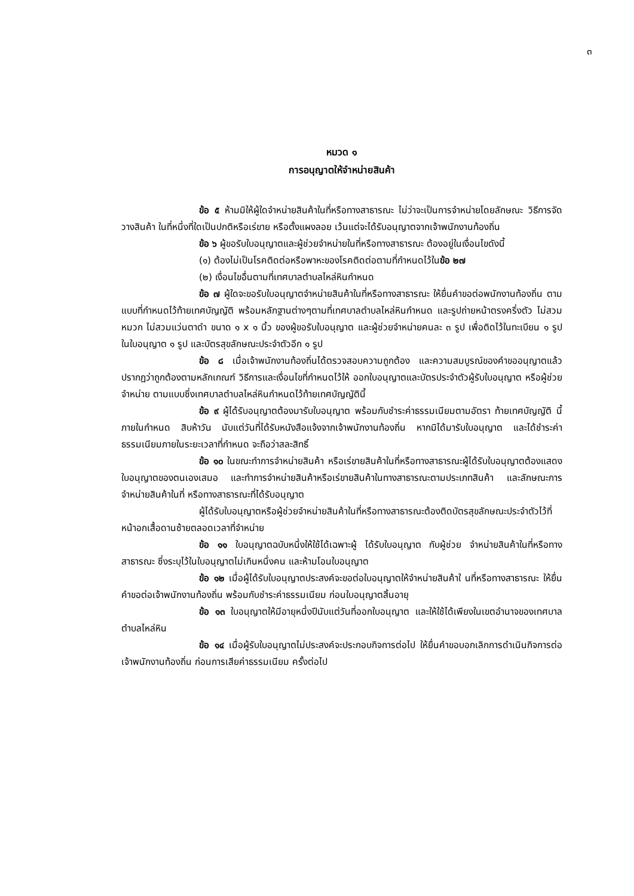๓
หมวด ๑
การอนุญาตให้จำหน่ายสินค้า
ข้อ ๕ ห้ามมิให้ผู้ใดจำหน่ายสินค้าในที่หรือทางสาธารณะ ไม่ว่าจะเป็นการจำหน่ายโดยลักษณะ วิธีการจัดวางสินค้า ในที่หนึ่งที่ใดเป็นปกติหรือเร่ขาย หรือตั้งแผงลอย เว้นแต่จะได้รับอนุญาตจากเจ้าพนักงานท้องถิ่น
ข้อ ๖ ผู้ขอรับใบอนุญาตและผู้ช่วยจำหน่ายในที่หรือทางสาธารณะ ต้องอยู่ในเงื่อนไขดังนี้
(๑) ต้องไม่เป็นโรคติดต่อหรือพาหะของโรคติดต่อตามที่กำหนดไว้ในข้อ ๒๗
(๒) เงื่อนไขอื่นตามที่เทศบาลตำบลไหล่หินกำหนด
ข้อ ๗ ผู้ใดจะขอรับใบอนุญาตจำหน่ายสินค้าในที่หรือทางสาธารณะ ให้ยื่นคำขอต่อพนักงานท้องถิ่น ตามแบบที่กำหนดไว้ท้ายเทศบัญญัติ พร้อมหลักฐานต่างๆตามที่เทศบาลตำบลไหล่หินกำหนด และรูปถ่ายหน้าตรงครึ่งตัว ไม่สวมหมวก ไม่สวมแว่นตาดำ ขนาด ๑ x ๑ นิ้ว ของผู้ขอรับใบอนุญาต และผู้ช่วยจำหน่ายคนละ ๓ รูป เพื่อติดไว้ในทะเบียน ๑ รูป ในใบอนุญาต ๑ รูป และบัตรสุขลักษณะประจำตัวอีก ๑ รูป
ข้อ ๘ เมื่อเจ้าพนักงานท้องถิ่นได้ตรวจสอบความถูกต้อง และความสมบูรณ์ของคำขออนุญาตแล้ว ปรากฏว่าถูกต้องตามหลักเกณฑ์ วิธีการและเงื่อนไขที่กำหนดไว้ให้ ออกใบอนุญาตและบัตรประจำตัวผู้รับใบอนุญาต หรือผู้ช่วยจำหน่าย ตามแบบซึ่งเทศบาลตำบลไหล่หินกำหนดไว้ท้ายเทศบัญญัตินี้
ข้อ ๙ ผู้ได้รับอนุญาตต้องมารับใบอนุญาต พร้อมกับชำระค่าธรรมเนียมตามอัตรา ท้ายเทศบัญญัติ นี้ ภายในกำหนด สิบห้าวัน นับแต่วันที่ได้รับหนังสือแจ้งจากเจ้าพนักงานท้องถิ่น หากมิได้มารับใบอนุญาต และได้ชำระค่าธรรมเนียมภายในระยะเวลาที่กำหนด จะถือว่าสละสิทธิ์
ข้อ ๑๐ ในขณะทำการจำหน่ายสินค้า หรือเร่ขายสินค้าในที่หรือทางสาธารณะผู้ได้รับใบอนุญาตต้องแสดงใบอนุญาตของตนเองเสมอ และทำการจำหน่ายสินค้าหรือเร่ขายสินค้าในทางสาธารณะตามประเภทสินค้า และลักษณะการจำหน่ายสินค้าในที่ หรือทางสาธารณะที่ได้รับอนุญาต
ผู้ได้รับใบอนุญาตหรือผู้ช่วยจำหน่ายสินค้าในที่หรือทางสาธารณะต้องติดบัตรสุขลักษณะประจำตัวไว้ที่หน้าอกเสื้อดานซ้ายตลอดเวลาที่จำหน่าย
ข้อ ๑๑ ใบอนุญาตฉบับหนึ่งให้ใช้ได้เฉพาะผู้ ได้รับใบอนุญาต กับผู้ช่วย จำหน่ายสินค้าในที่หรือทางสาธารณะ ซึ่งระบุไว้ในใบอนุญาตไม่เกินหนึ่งคน และห้ามโอนใบอนุญาต
ข้อ ๑๒ เมื่อผู้ได้รับใบอนุญาตประสงค์จะขอต่อใบอนุญาตให้จำหน่ายสินค้าใ นที่หรือทางสาธารณะ ให้ยื่นคำขอต่อเจ้าพนักงานท้องถิ่น พร้อมกับชำระค่าธรรมเนียม ก่อนใบอนุญาตสิ้นอายุ
ข้อ ๑๓ ใบอนุญาตให้มีอายุหนึ่งปีนับแต่วันที่ออกใบอนุญาต และให้ใช้ได้เพียงในเขตอำนาจของเทศบาลตำบลไหล่หิน
ข้อ ๑๔ เมื่อผู้รับใบอนุญาตไม่ประสงค์จะประกอบกิจการต่อไป ให้ยื่นคำขอบอกเลิกการดำเนินกิจการต่อเจ้าพนักงานท้องถิ่น ก่อนการเสียค่าธรรมเนียม ครั้งต่อไป